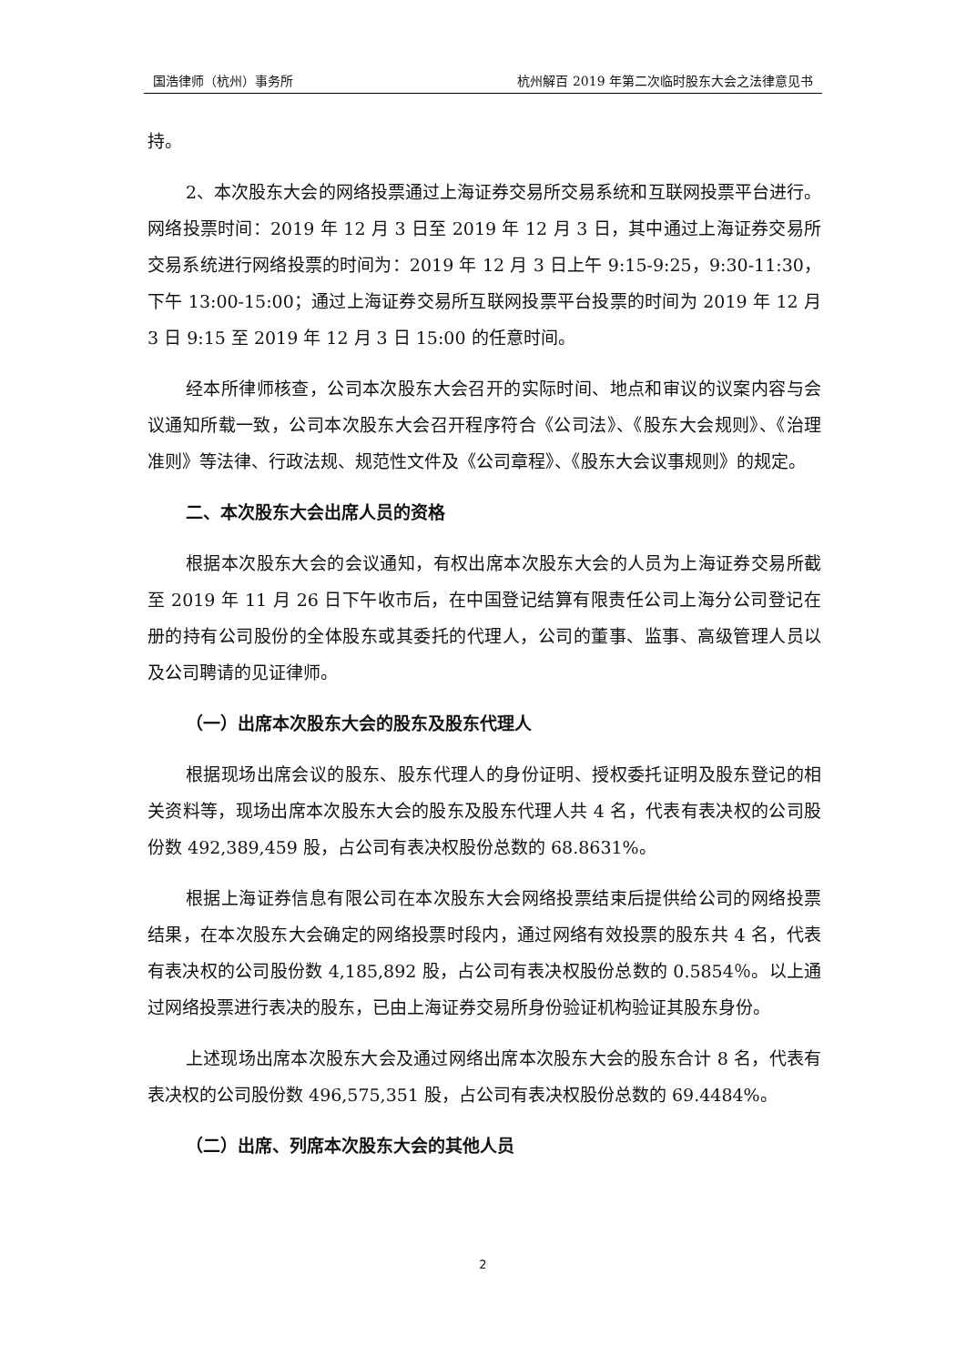国浩律师（杭州）事务所 杭州解百 2019 年第二次临时股东大会之法律意见书
持。
2、本次股东大会的网络投票通过上海证券交易所交易系统和互联网投票平台进行。网络投票时间：2019 年 12 月 3 日至 2019 年 12 月 3 日，其中通过上海证券交易所交易系统进行网络投票的时间为：2019 年 12 月 3 日上午 9:15-9:25，9:30-11:30，下午 13:00-15:00；通过上海证券交易所互联网投票平台投票的时间为 2019 年 12 月 3 日 9:15 至 2019 年 12 月 3 日 15:00 的任意时间。
经本所律师核查，公司本次股东大会召开的实际时间、地点和审议的议案内容与会议通知所载一致，公司本次股东大会召开程序符合《公司法》、《股东大会规则》、《治理准则》等法律、行政法规、规范性文件及《公司章程》、《股东大会议事规则》的规定。
二、本次股东大会出席人员的资格
根据本次股东大会的会议通知，有权出席本次股东大会的人员为上海证券交易所截至 2019 年 11 月 26 日下午收市后，在中国登记结算有限责任公司上海分公司登记在册的持有公司股份的全体股东或其委托的代理人，公司的董事、监事、高级管理人员以及公司聘请的见证律师。
（一）出席本次股东大会的股东及股东代理人
根据现场出席会议的股东、股东代理人的身份证明、授权委托证明及股东登记的相关资料等，现场出席本次股东大会的股东及股东代理人共 4 名，代表有表决权的公司股份数 492,389,459 股，占公司有表决权股份总数的 68.8631%。
根据上海证券信息有限公司在本次股东大会网络投票结束后提供给公司的网络投票结果，在本次股东大会确定的网络投票时段内，通过网络有效投票的股东共 4 名，代表有表决权的公司股份数 4,185,892 股，占公司有表决权股份总数的 0.5854％。以上通过网络投票进行表决的股东，已由上海证券交易所身份验证机构验证其股东身份。
上述现场出席本次股东大会及通过网络出席本次股东大会的股东合计 8 名，代表有表决权的公司股份数 496,575,351 股，占公司有表决权股份总数的 69.4484%。
（二）出席、列席本次股东大会的其他人员
2